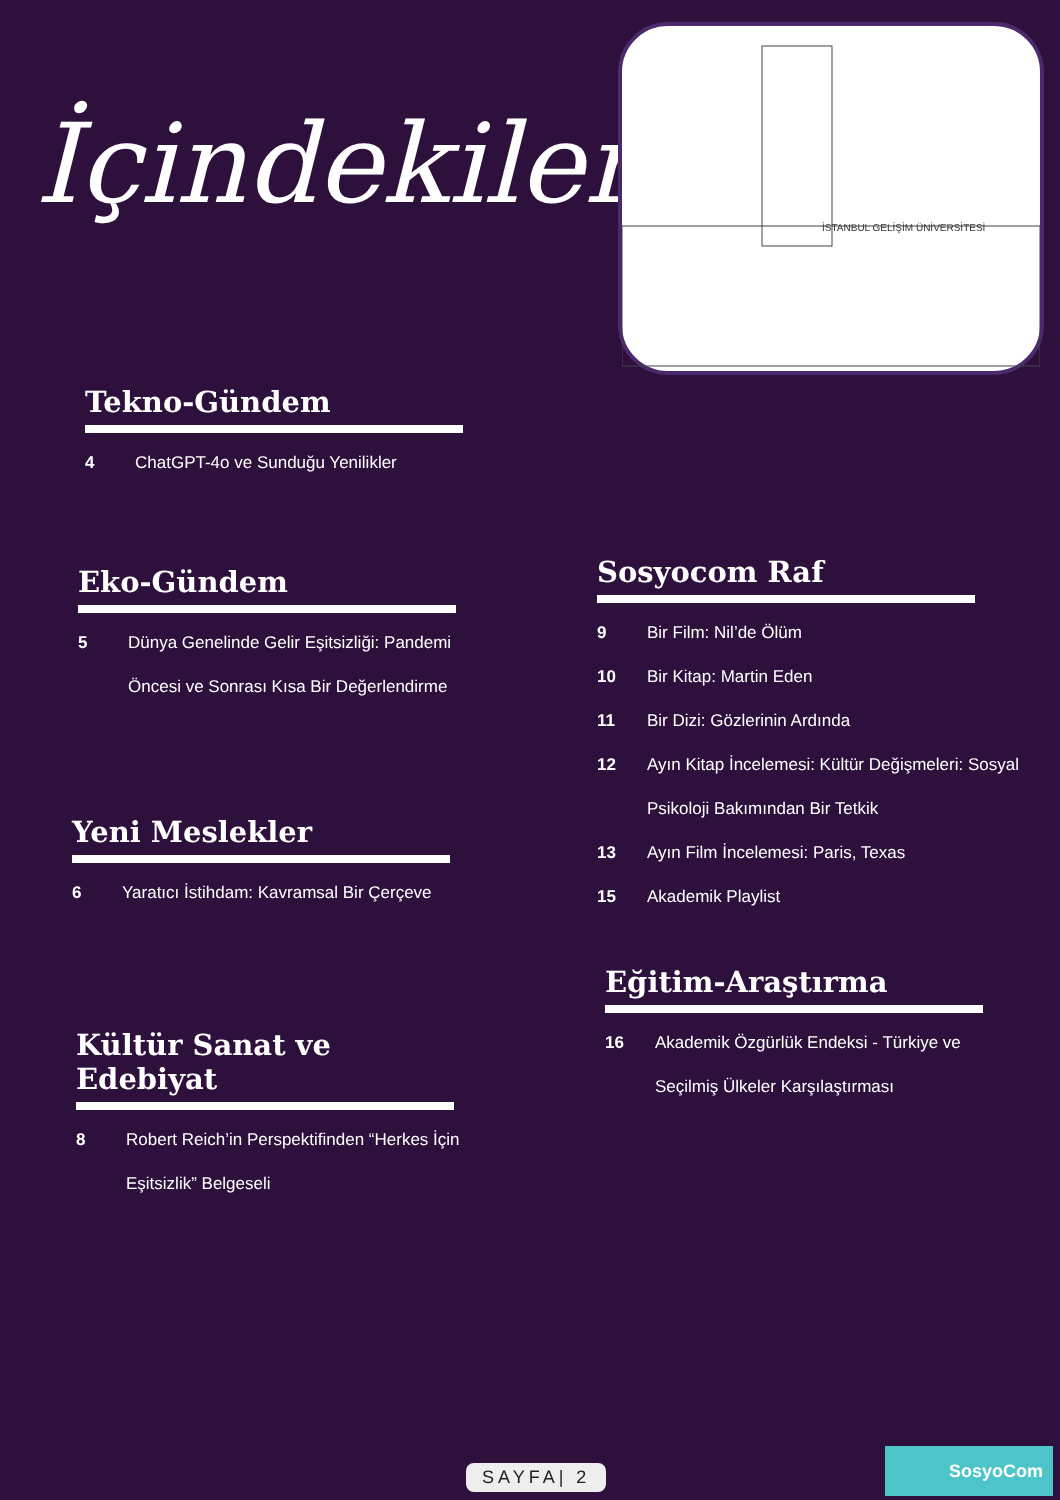İçindekiler
İSTANBUL GELİŞİM ÜNİVERSİTESİ
Tekno-Gündem
4 ChatGPT-4o ve Sunduğu Yenilikler
Eko-Gündem
5 Dünya Genelinde Gelir Eşitsizliği: Pandemi Öncesi ve Sonrası Kısa Bir Değerlendirme
Yeni Meslekler
6 Yaratıcı İstihdam: Kavramsal Bir Çerçeve
Kültür Sanat ve Edebiyat
8 Robert Reich’in Perspektifinden “Herkes İçin Eşitsizlik” Belgeseli
Sosyocom Raf
9 Bir Film: Nil’de Ölüm
10 Bir Kitap: Martin Eden
11 Bir Dizi: Gözlerinin Ardında
12 Ayın Kitap İncelemesi: Kültür Değişmeleri: Sosyal Psikoloji Bakımından Bir Tetkik
13 Ayın Film İncelemesi: Paris, Texas
15 Akademik Playlist
Eğitim-Araştırma
16 Akademik Özgürlük Endeksi - Türkiye ve Seçilmiş Ülkeler Karşılaştırması
SAYFA| 2
SosyoCom